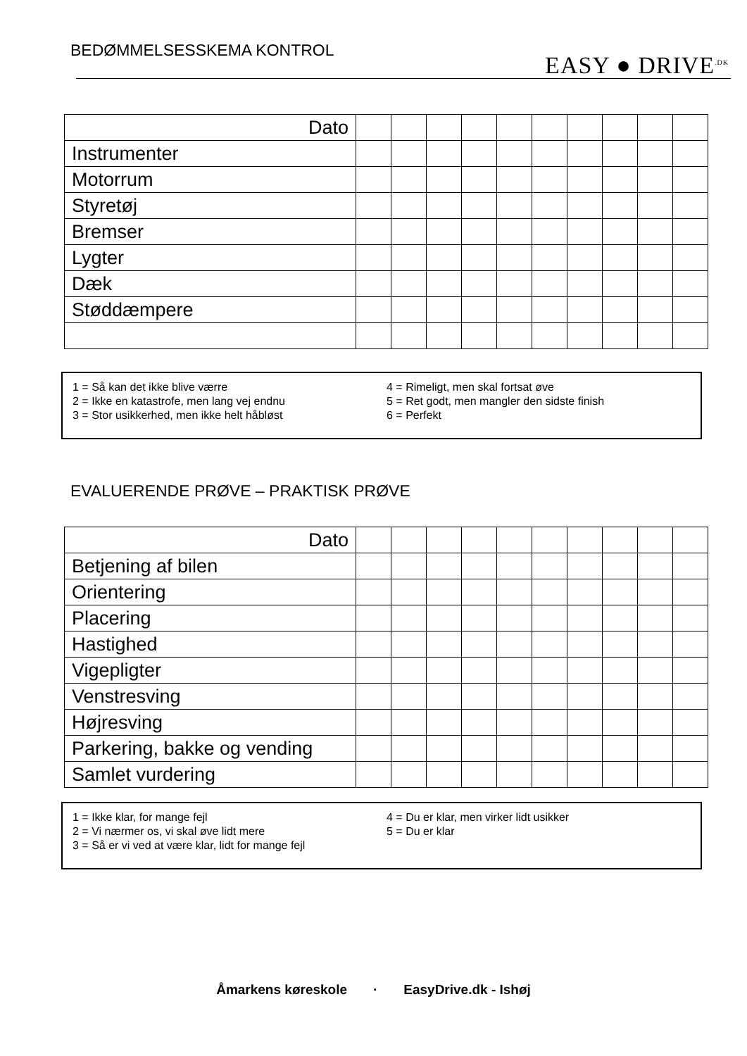BEDØMMELSESSKEMA KONTROL
EASY ● DRIVE<sup>.DK</sup>
| Dato | | | | | | | | | | |
| Instrumenter | | | | | | | | | | |
| Motorrum | | | | | | | | | | |
| Styretøj | | | | | | | | | | |
| Bremser | | | | | | | | | | |
| Lygter | | | | | | | | | | |
| Dæk | | | | | | | | | | |
| Støddæmpere | | | | | | | | | | |
1 = Så kan det ikke blive værre
2 = Ikke en katastrofe, men lang vej endnu
3 = Stor usikkerhed, men ikke helt håbløst
4 = Rimeligt, men skal fortsat øve
5 = Ret godt, men mangler den sidste finish
6 = Perfekt
EVALUERENDE PRØVE – PRAKTISK PRØVE
| Dato | | | | | | | | | | |
| Betjening af bilen | | | | | | | | | | |
| Orientering | | | | | | | | | | |
| Placering | | | | | | | | | | |
| Hastighed | | | | | | | | | | |
| Vigepligter | | | | | | | | | | |
| Venstresving | | | | | | | | | | |
| Højresving | | | | | | | | | | |
| Parkering, bakke og vending | | | | | | | | | | |
| Samlet vurdering | | | | | | | | | | |
1 = Ikke klar, for mange fejl
2 = Vi nærmer os, vi skal øve lidt mere
3 = Så er vi ved at være klar, lidt for mange fejl
4 = Du er klar, men virker lidt usikker
5 = Du er klar
Åmarkens køreskole · EasyDrive.dk - Ishøj